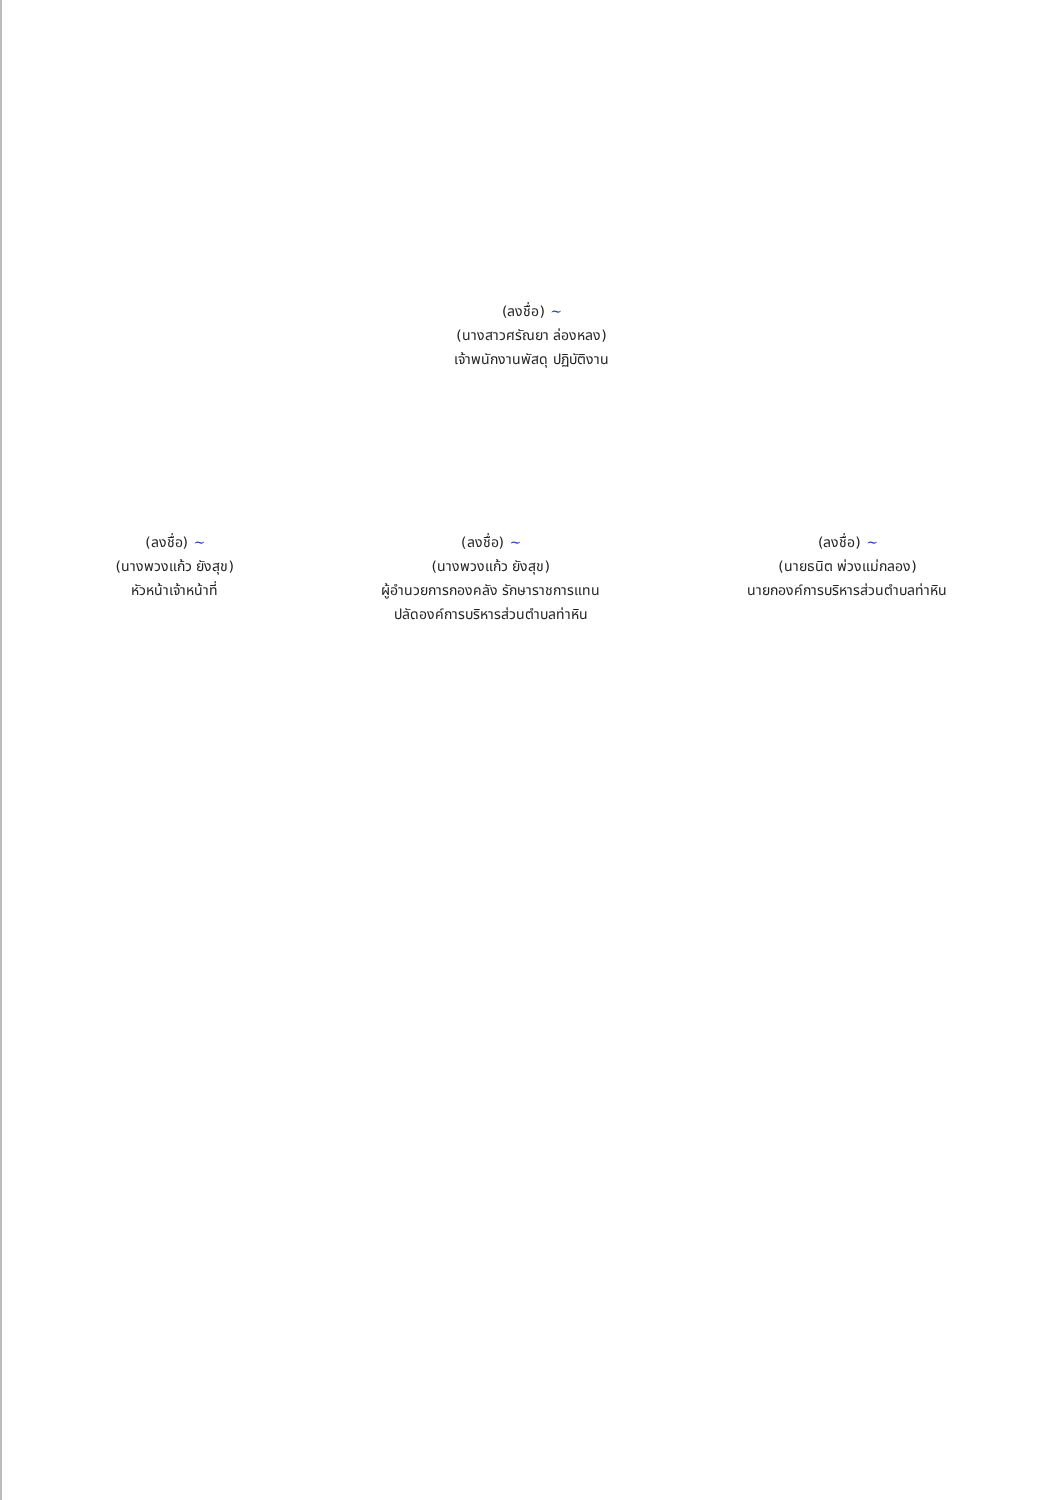(ลงชื่อ) ~
(นางสาวศรัณยา ล่องหลง)
เจ้าพนักงานพัสดุ ปฏิบัติงาน
(ลงชื่อ) ~
(นางพวงแก้ว ยังสุข)
หัวหน้าเจ้าหน้าที่
(ลงชื่อ) ~
(นางพวงแก้ว ยังสุข)
ผู้อำนวยการกองคลัง รักษาราชการแทน
ปลัดองค์การบริหารส่วนตำบลท่าหิน
(ลงชื่อ) ~
(นายธนิต พ่วงแม่กลอง)
นายกองค์การบริหารส่วนตำบลท่าหิน